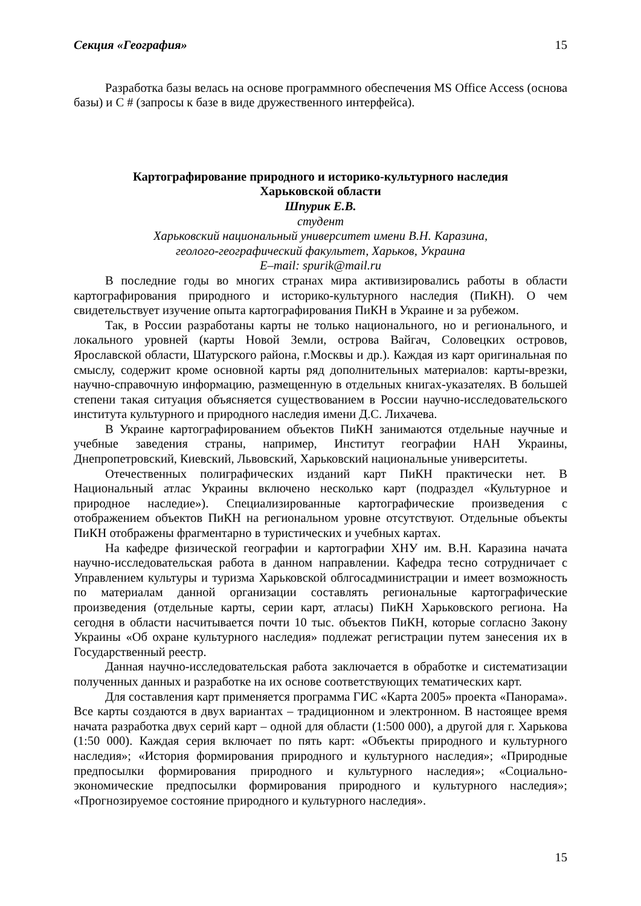Секция «География» 15
Разработка базы велась на основе программного обеспечения MS Office Access (основа базы) и С # (запросы к базе в виде дружественного интерфейса).
Картографирование природного и историко-культурного наследия
Харьковской области
Шпурик Е.В.
студент
Харьковский национальный университет имени В.Н. Каразина,
геолого-географический факультет, Харьков, Украина
E–mail: spurik@mail.ru
В последние годы во многих странах мира активизировались работы в области картографирования природного и историко-культурного наследия (ПиКН). О чем свидетельствует изучение опыта картографирования ПиКН в Украине и за рубежом.
Так, в России разработаны карты не только национального, но и регионального, и локального уровней (карты Новой Земли, острова Вайгач, Соловецких островов, Ярославской области, Шатурского района, г.Москвы и др.). Каждая из карт оригинальная по смыслу, содержит кроме основной карты ряд дополнительных материалов: карты-врезки, научно-справочную информацию, размещенную в отдельных книгах-указателях. В большей степени такая ситуация объясняется существованием в России научно-исследовательского института культурного и природного наследия имени Д.С. Лихачева.
В Украине картографированием объектов ПиКН занимаются отдельные научные и учебные заведения страны, например, Институт географии НАН Украины, Днепропетровский, Киевский, Львовский, Харьковский национальные университеты.
Отечественных полиграфических изданий карт ПиКН практически нет. В Национальный атлас Украины включено несколько карт (подраздел «Культурное и природное наследие»). Специализированные картографические произведения с отображением объектов ПиКН на региональном уровне отсутствуют. Отдельные объекты ПиКН отображены фрагментарно в туристических и учебных картах.
На кафедре физической географии и картографии ХНУ им. В.Н. Каразина начата научно-исследовательская работа в данном направлении. Кафедра тесно сотрудничает с Управлением культуры и туризма Харьковской облгосадминистрации и имеет возможность по материалам данной организации составлять региональные картографические произведения (отдельные карты, серии карт, атласы) ПиКН Харьковского региона. На сегодня в области насчитывается почти 10 тыс. объектов ПиКН, которые согласно Закону Украины «Об охране культурного наследия» подлежат регистрации путем занесения их в Государственный реестр.
Данная научно-исследовательская работа заключается в обработке и систематизации полученных данных и разработке на их основе соответствующих тематических карт.
Для составления карт применяется программа ГИС «Карта 2005» проекта «Панорама». Все карты создаются в двух вариантах – традиционном и электронном. В настоящее время начата разработка двух серий карт – одной для области (1:500 000), а другой для г. Харькова (1:50 000). Каждая серия включает по пять карт: «Объекты природного и культурного наследия»; «История формирования природного и культурного наследия»; «Природные предпосылки формирования природного и культурного наследия»; «Социально-экономические предпосылки формирования природного и культурного наследия»; «Прогнозируемое состояние природного и культурного наследия».
15